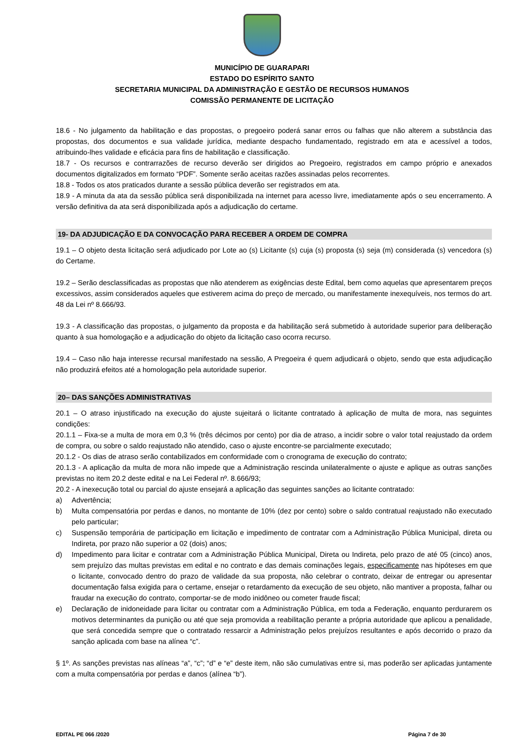MUNICÍPIO DE GUARAPARI
ESTADO DO ESPÍRITO SANTO
SECRETARIA MUNICIPAL DA ADMINISTRAÇÃO E GESTÃO DE RECURSOS HUMANOS
COMISSÃO PERMANENTE DE LICITAÇÃO
18.6 - No julgamento da habilitação e das propostas, o pregoeiro poderá sanar erros ou falhas que não alterem a substância das propostas, dos documentos e sua validade jurídica, mediante despacho fundamentado, registrado em ata e acessível a todos, atribuindo-lhes validade e eficácia para fins de habilitação e classificação.
18.7 - Os recursos e contrarrazões de recurso deverão ser dirigidos ao Pregoeiro, registrados em campo próprio e anexados documentos digitalizados em formato “PDF”. Somente serão aceitas razões assinadas pelos recorrentes.
18.8 - Todos os atos praticados durante a sessão pública deverão ser registrados em ata.
18.9 - A minuta da ata da sessão pública será disponibilizada na internet para acesso livre, imediatamente após o seu encerramento. A versão definitiva da ata será disponibilizada após a adjudicação do certame.
19- DA ADJUDICAÇÃO E DA CONVOCAÇÃO PARA RECEBER A ORDEM DE COMPRA
19.1 – O objeto desta licitação será adjudicado por Lote ao (s) Licitante (s) cuja (s) proposta (s) seja (m) considerada (s) vencedora (s) do Certame.
19.2 – Serão desclassificadas as propostas que não atenderem as exigências deste Edital, bem como aquelas que apresentarem preços excessivos, assim considerados aqueles que estiverem acima do preço de mercado, ou manifestamente inexequíveis, nos termos do art. 48 da Lei nº 8.666/93.
19.3 - A classificação das propostas, o julgamento da proposta e da habilitação será submetido à autoridade superior para deliberação quanto à sua homologação e a adjudicação do objeto da licitação caso ocorra recurso.
19.4 – Caso não haja interesse recursal manifestado na sessão, A Pregoeira é quem adjudicará o objeto, sendo que esta adjudicação não produzirá efeitos até a homologação pela autoridade superior.
20– DAS SANÇÕES ADMINISTRATIVAS
20.1 – O atraso injustificado na execução do ajuste sujeitará o licitante contratado à aplicação de multa de mora, nas seguintes condições:
20.1.1 – Fixa-se a multa de mora em 0,3 % (três décimos por cento) por dia de atraso, a incidir sobre o valor total reajustado da ordem de compra, ou sobre o saldo reajustado não atendido, caso o ajuste encontre-se parcialmente executado;
20.1.2 - Os dias de atraso serão contabilizados em conformidade com o cronograma de execução do contrato;
20.1.3 - A aplicação da multa de mora não impede que a Administração rescinda unilateralmente o ajuste e aplique as outras sanções previstas no item 20.2 deste edital e na Lei Federal nº. 8.666/93;
20.2 - A inexecução total ou parcial do ajuste ensejará a aplicação das seguintes sanções ao licitante contratado:
a) Advertência;
b) Multa compensatória por perdas e danos, no montante de 10% (dez por cento) sobre o saldo contratual reajustado não executado pelo particular;
c) Suspensão temporária de participação em licitação e impedimento de contratar com a Administração Pública Municipal, direta ou Indireta, por prazo não superior a 02 (dois) anos;
d) Impedimento para licitar e contratar com a Administração Pública Municipal, Direta ou Indireta, pelo prazo de até 05 (cinco) anos, sem prejuízo das multas previstas em edital e no contrato e das demais cominações legais, especificamente nas hipóteses em que o licitante, convocado dentro do prazo de validade da sua proposta, não celebrar o contrato, deixar de entregar ou apresentar documentação falsa exigida para o certame, ensejar o retardamento da execução de seu objeto, não mantiver a proposta, falhar ou fraudar na execução do contrato, comportar-se de modo inidôneo ou cometer fraude fiscal;
e) Declaração de inidoneidade para licitar ou contratar com a Administração Pública, em toda a Federação, enquanto perdurarem os motivos determinantes da punição ou até que seja promovida a reabilitação perante a própria autoridade que aplicou a penalidade, que será concedida sempre que o contratado ressarcir a Administração pelos prejuízos resultantes e após decorrido o prazo da sanção aplicada com base na alínea “c”.
§ 1º. As sanções previstas nas alíneas “a”, “c”; “d” e “e” deste item, não são cumulativas entre si, mas poderão ser aplicadas juntamente com a multa compensatória por perdas e danos (alínea “b”).
EDITAL PE 066 /2020 Página 7 de 30